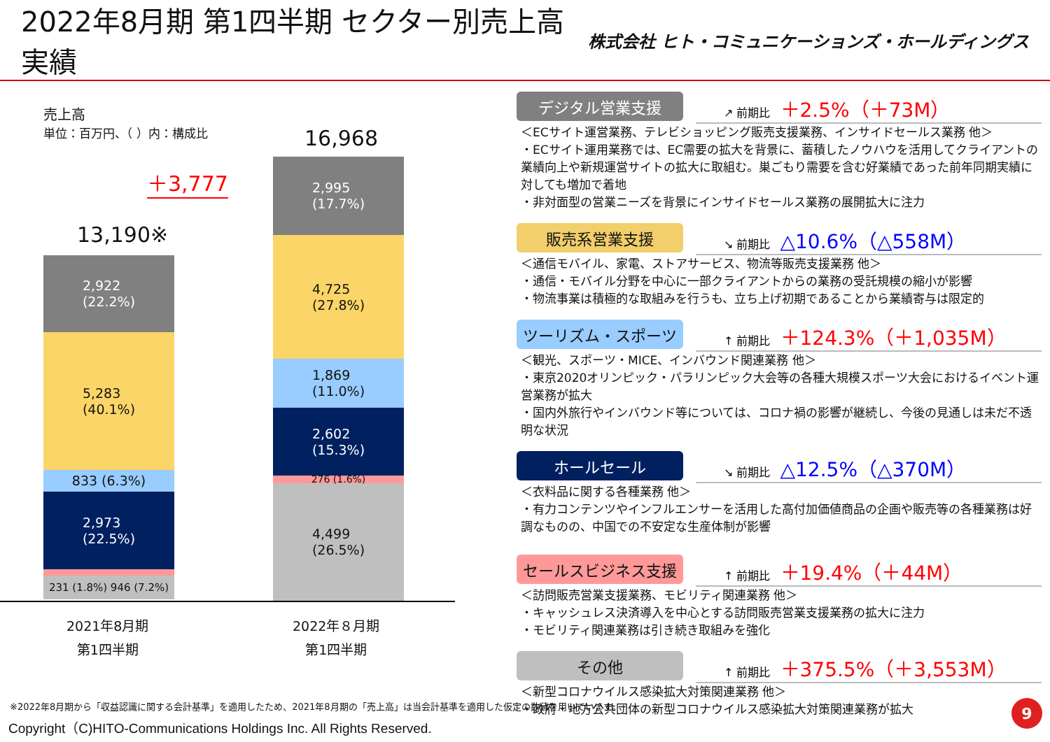2022年8月期 第1四半期 セクター別売上高実績
株式会社 ヒト・コミュニケーションズ・ホールディングス
売上高
単位：百万円、（ ）内：構成比
＋3,777
13,190※
16,968
2,922
(22.2%)
5,283
(40.1%)
833 (6.3%)
2,973
(22.5%)
231 (1.8%) 946 (7.2%)
2,995
(17.7%)
4,725
(27.8%)
1,869
(11.0%)
2,602
(15.3%)
276 (1.6%)
4,499
(26.5%)
2021年8月期
第1四半期
2022年８月期
第1四半期
デジタル営業支援
↗ 前期比 ＋2.5%（＋73M）
＜ECサイト運営業務、テレビショッピング販売支援業務、インサイドセールス業務 他＞
・ECサイト運用業務では、EC需要の拡大を背景に、蓄積したノウハウを活用してクライアントの業績向上や新規運営サイトの拡大に取組む。巣ごもり需要を含む好業績であった前年同期実績に対しても増加で着地
・非対面型の営業ニーズを背景にインサイドセールス業務の展開拡大に注力
販売系営業支援
↘ 前期比 △10.6%（△558M）
＜通信モバイル、家電、ストアサービス、物流等販売支援業務 他＞
・通信・モバイル分野を中心に一部クライアントからの業務の受託規模の縮小が影響
・物流事業は積極的な取組みを行うも、立ち上げ初期であることから業績寄与は限定的
ツーリズム・スポーツ
↑ 前期比 ＋124.3%（＋1,035M）
＜観光、スポーツ・MICE、インバウンド関連業務 他＞
・東京2020オリンピック・パラリンピック大会等の各種大規模スポーツ大会におけるイベント運営業務が拡大
・国内外旅行やインバウンド等については、コロナ禍の影響が継続し、今後の見通しは未だ不透明な状況
ホールセール
↘ 前期比 △12.5%（△370M）
＜衣料品に関する各種業務 他＞
・有力コンテンツやインフルエンサーを活用した高付加価値商品の企画や販売等の各種業務は好調なものの、中国での不安定な生産体制が影響
セールスビジネス支援
↑ 前期比 ＋19.4%（＋44M）
＜訪問販売営業支援業務、モビリティ関連業務 他＞
・キャッシュレス決済導入を中心とする訪問販売営業支援業務の拡大に注力
・モビリティ関連業務は引き続き取組みを強化
その他
↑ 前期比 ＋375.5%（＋3,553M）
＜新型コロナウイルス感染拡大対策関連業務 他＞
・政府・地方公共団体の新型コロナウイルス感染拡大対策関連業務が拡大
※2022年8月期から「収益認識に関する会計基準」を適用したため、2021年8月期の「売上高」は当会計基準を適用した仮定の数値を用いています。
Copyright（C)HITO-Communications Holdings Inc. All Rights Reserved.
9